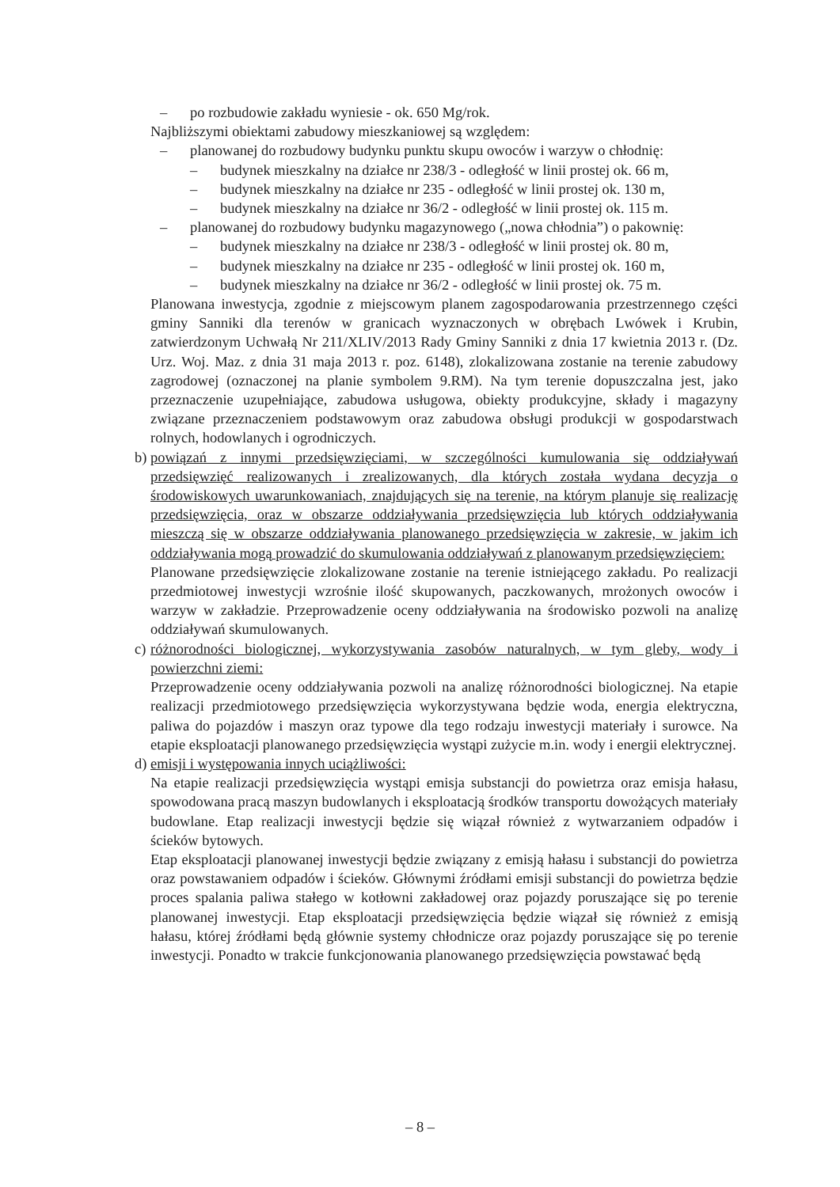– po rozbudowie zakładu wyniesie - ok. 650 Mg/rok.
Najbliższymi obiektami zabudowy mieszkaniowej są względem:
– planowanej do rozbudowy budynku punktu skupu owoców i warzyw o chłodnię:
– budynek mieszkalny na działce nr 238/3 - odległość w linii prostej ok. 66 m,
– budynek mieszkalny na działce nr 235 - odległość w linii prostej ok. 130 m,
– budynek mieszkalny na działce nr 36/2 - odległość w linii prostej ok. 115 m.
– planowanej do rozbudowy budynku magazynowego („nowa chłodnia”) o pakownię:
– budynek mieszkalny na działce nr 238/3 - odległość w linii prostej ok. 80 m,
– budynek mieszkalny na działce nr 235 - odległość w linii prostej ok. 160 m,
– budynek mieszkalny na działce nr 36/2 - odległość w linii prostej ok. 75 m.
Planowana inwestycja, zgodnie z miejscowym planem zagospodarowania przestrzennego części gminy Sanniki dla terenów w granicach wyznaczonych w obrębach Lwówek i Krubin, zatwierdzonym Uchwałą Nr 211/XLIV/2013 Rady Gminy Sanniki z dnia 17 kwietnia 2013 r. (Dz. Urz. Woj. Maz. z dnia 31 maja 2013 r. poz. 6148), zlokalizowana zostanie na terenie zabudowy zagrodowej (oznaczonej na planie symbolem 9.RM). Na tym terenie dopuszczalna jest, jako przeznaczenie uzupełniające, zabudowa usługowa, obiekty produkcyjne, składy i magazyny związane przeznaczeniem podstawowym oraz zabudowa obsługi produkcji w gospodarstwach rolnych, hodowlanych i ogrodniczych.
b)
powiązań z innymi przedsięwzięciami, w szczególności kumulowania się oddziaływań przedsięwzięć realizowanych i zrealizowanych, dla których została wydana decyzja o środowiskowych uwarunkowaniach, znajdujących się na terenie, na którym planuje się realizację przedsięwzięcia, oraz w obszarze oddziaływania przedsięwzięcia lub których oddziaływania mieszczą się w obszarze oddziaływania planowanego przedsięwzięcia w zakresie, w jakim ich oddziaływania mogą prowadzić do skumulowania oddziaływań z planowanym przedsięwzięciem:
Planowane przedsięwzięcie zlokalizowane zostanie na terenie istniejącego zakładu. Po realizacji przedmiotowej inwestycji wzrośnie ilość skupowanych, paczkowanych, mrożonych owoców i warzyw w zakładzie. Przeprowadzenie oceny oddziaływania na środowisko pozwoli na analizę oddziaływań skumulowanych.
c)
różnorodności biologicznej, wykorzystywania zasobów naturalnych, w tym gleby, wody i powierzchni ziemi:
Przeprowadzenie oceny oddziaływania pozwoli na analizę różnorodności biologicznej. Na etapie realizacji przedmiotowego przedsięwzięcia wykorzystywana będzie woda, energia elektryczna, paliwa do pojazdów i maszyn oraz typowe dla tego rodzaju inwestycji materiały i surowce. Na etapie eksploatacji planowanego przedsięwzięcia wystąpi zużycie m.in. wody i energii elektrycznej.
d)
emisji i występowania innych uciążliwości:
Na etapie realizacji przedsięwzięcia wystąpi emisja substancji do powietrza oraz emisja hałasu, spowodowana pracą maszyn budowlanych i eksploatacją środków transportu dowożących materiały budowlane. Etap realizacji inwestycji będzie się wiązał również z wytwarzaniem odpadów i ścieków bytowych.
Etap eksploatacji planowanej inwestycji będzie związany z emisją hałasu i substancji do powietrza oraz powstawaniem odpadów i ścieków. Głównymi źródłami emisji substancji do powietrza będzie proces spalania paliwa stałego w kotłowni zakładowej oraz pojazdy poruszające się po terenie planowanej inwestycji. Etap eksploatacji przedsięwzięcia będzie wiązał się również z emisją hałasu, której źródłami będą głównie systemy chłodnicze oraz pojazdy poruszające się po terenie inwestycji. Ponadto w trakcie funkcjonowania planowanego przedsięwzięcia powstawać będą
– 8 –